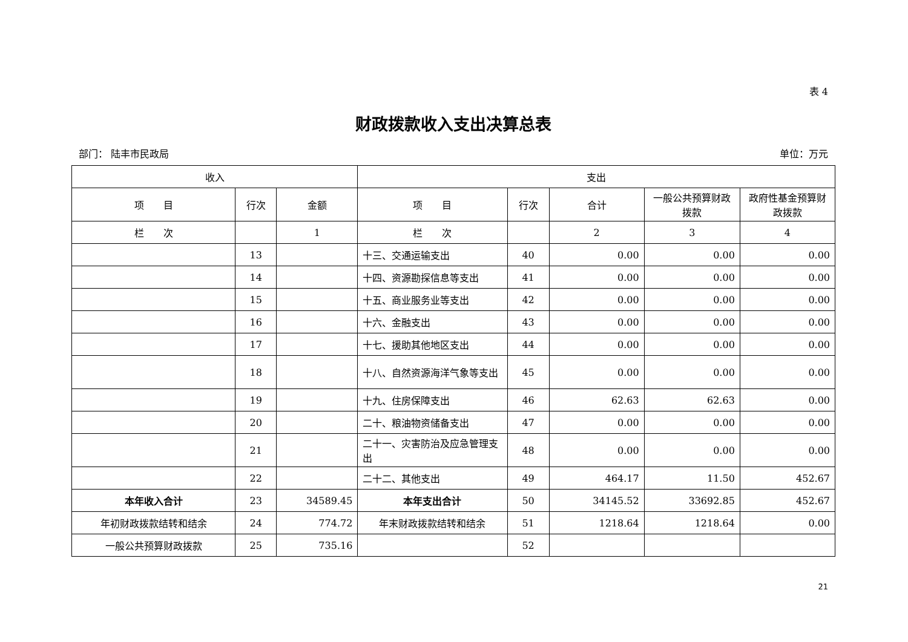表 4
财政拨款收入支出决算总表
部门： 陆丰市民政局 单位：万元
| 收入 | | | 支出 | | | | |
| --- | --- | --- | --- | --- | --- | --- | --- |
| 项 目 | 行次 | 金额 | 项 目 | 行次 | 合计 | 一般公共预算财政拨款 | 政府性基金预算财政拨款 |
| 栏 次 | | 1 | 栏 次 | | 2 | 3 | 4 |
| | 13 | | 十三、交通运输支出 | 40 | 0.00 | 0.00 | 0.00 |
| | 14 | | 十四、资源勘探信息等支出 | 41 | 0.00 | 0.00 | 0.00 |
| | 15 | | 十五、商业服务业等支出 | 42 | 0.00 | 0.00 | 0.00 |
| | 16 | | 十六、金融支出 | 43 | 0.00 | 0.00 | 0.00 |
| | 17 | | 十七、援助其他地区支出 | 44 | 0.00 | 0.00 | 0.00 |
| | 18 | | 十八、自然资源海洋气象等支出 | 45 | 0.00 | 0.00 | 0.00 |
| | 19 | | 十九、住房保障支出 | 46 | 62.63 | 62.63 | 0.00 |
| | 20 | | 二十、粮油物资储备支出 | 47 | 0.00 | 0.00 | 0.00 |
| | 21 | | 二十一、灾害防治及应急管理支出 | 48 | 0.00 | 0.00 | 0.00 |
| | 22 | | 二十二、其他支出 | 49 | 464.17 | 11.50 | 452.67 |
| 本年收入合计 | 23 | 34589.45 | 本年支出合计 | 50 | 34145.52 | 33692.85 | 452.67 |
| 年初财政拨款结转和结余 | 24 | 774.72 | 年末财政拨款结转和结余 | 51 | 1218.64 | 1218.64 | 0.00 |
| 一般公共预算财政拨款 | 25 | 735.16 | | 52 | | | |
21